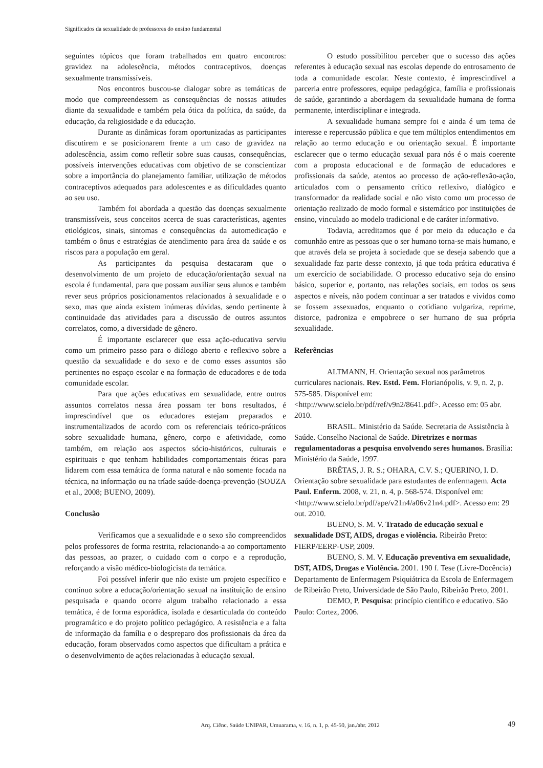Significados da sexualidade de professores do ensino fundamental
seguintes tópicos que foram trabalhados em quatro encontros: gravidez na adolescência, métodos contraceptivos, doenças sexualmente transmissíveis.
Nos encontros buscou-se dialogar sobre as temáticas de modo que compreendessem as consequências de nossas atitudes diante da sexualidade e também pela ótica da política, da saúde, da educação, da religiosidade e da educação.
Durante as dinâmicas foram oportunizadas as participantes discutirem e se posicionarem frente a um caso de gravidez na adolescência, assim como refletir sobre suas causas, consequências, possíveis intervenções educativas com objetivo de se conscientizar sobre a importância do planejamento familiar, utilização de métodos contraceptivos adequados para adolescentes e as dificuldades quanto ao seu uso.
Também foi abordada a questão das doenças sexualmente transmissíveis, seus conceitos acerca de suas características, agentes etiológicos, sinais, sintomas e consequências da automedicação e também o ônus e estratégias de atendimento para área da saúde e os riscos para a população em geral.
As participantes da pesquisa destacaram que o desenvolvimento de um projeto de educação/orientação sexual na escola é fundamental, para que possam auxiliar seus alunos e também rever seus próprios posicionamentos relacionados à sexualidade e o sexo, mas que ainda existem inúmeras dúvidas, sendo pertinente à continuidade das atividades para a discussão de outros assuntos correlatos, como, a diversidade de gênero.
É importante esclarecer que essa ação-educativa serviu como um primeiro passo para o diálogo aberto e reflexivo sobre a questão da sexualidade e do sexo e de como esses assuntos são pertinentes no espaço escolar e na formação de educadores e de toda comunidade escolar.
Para que ações educativas em sexualidade, entre outros assuntos correlatos nessa área possam ter bons resultados, é imprescindível que os educadores estejam preparados e instrumentalizados de acordo com os referenciais teórico-práticos sobre sexualidade humana, gênero, corpo e afetividade, como também, em relação aos aspectos sócio-históricos, culturais e espirituais e que tenham habilidades comportamentais éticas para lidarem com essa temática de forma natural e não somente focada na técnica, na informação ou na tríade saúde-doença-prevenção (SOUZA et al., 2008; BUENO, 2009).
Conclusão
Verificamos que a sexualidade e o sexo são compreendidos pelos professores de forma restrita, relacionando-a ao comportamento das pessoas, ao prazer, o cuidado com o corpo e a reprodução, reforçando a visão médico-biologicista da temática.
Foi possível inferir que não existe um projeto específico e contínuo sobre a educação/orientação sexual na instituição de ensino pesquisada e quando ocorre algum trabalho relacionado a essa temática, é de forma esporádica, isolada e desarticulada do conteúdo programático e do projeto político pedagógico. A resistência e a falta de informação da família e o despreparo dos profissionais da área da educação, foram observados como aspectos que dificultam a prática e o desenvolvimento de ações relacionadas à educação sexual.
O estudo possibilitou perceber que o sucesso das ações referentes à educação sexual nas escolas depende do entrosamento de toda a comunidade escolar. Neste contexto, é imprescindível a parceria entre professores, equipe pedagógica, família e profissionais de saúde, garantindo a abordagem da sexualidade humana de forma permanente, interdisciplinar e integrada.
A sexualidade humana sempre foi e ainda é um tema de interesse e repercussão pública e que tem múltiplos entendimentos em relação ao termo educação e ou orientação sexual. É importante esclarecer que o termo educação sexual para nós é o mais coerente com a proposta educacional e de formação de educadores e profissionais da saúde, atentos ao processo de ação-reflexão-ação, articulados com o pensamento crítico reflexivo, dialógico e transformador da realidade social e não visto como um processo de orientação realizado de modo formal e sistemático por instituições de ensino, vinculado ao modelo tradicional e de caráter informativo.
Todavia, acreditamos que é por meio da educação e da comunhão entre as pessoas que o ser humano torna-se mais humano, e que através dela se projeta à sociedade que se deseja sabendo que a sexualidade faz parte desse contexto, já que toda prática educativa é um exercício de sociabilidade. O processo educativo seja do ensino básico, superior e, portanto, nas relações sociais, em todos os seus aspectos e níveis, não podem continuar a ser tratados e vividos como se fossem assexuados, enquanto o cotidiano vulgariza, reprime, distorce, padroniza e empobrece o ser humano de sua própria sexualidade.
Referências
ALTMANN, H. Orientação sexual nos parâmetros curriculares nacionais. Rev. Estd. Fem. Florianópolis, v. 9, n. 2, p. 575-585. Disponível em:<http://www.scielo.br/pdf/ref/v9n2/8641.pdf>. Acesso em: 05 abr. 2010.
BRASIL. Ministério da Saúde. Secretaria de Assistência à Saúde. Conselho Nacional de Saúde. Diretrizes e normas regulamentadoras a pesquisa envolvendo seres humanos. Brasília: Ministério da Saúde, 1997.
BRÊTAS, J. R. S.; OHARA, C.V. S.; QUERINO, I. D. Orientação sobre sexualidade para estudantes de enfermagem. Acta Paul. Enferm. 2008, v. 21, n. 4, p. 568-574. Disponível em: <http://www.scielo.br/pdf/ape/v21n4/a06v21n4.pdf>. Acesso em: 29 out. 2010.
BUENO, S. M. V. Tratado de educação sexual e sexualidade DST, AIDS, drogas e violência. Ribeirão Preto: FIERP/EERP-USP, 2009.
BUENO, S. M. V. Educação preventiva em sexualidade, DST, AIDS, Drogas e Violência. 2001. 190 f. Tese (Livre-Docência) Departamento de Enfermagem Psiquiátrica da Escola de Enfermagem de Ribeirão Preto, Universidade de São Paulo, Ribeirão Preto, 2001.
DEMO, P. Pesquisa: princípio científico e educativo. São Paulo: Cortez, 2006.
Arq. Ciênc. Saúde UNIPAR, Umuarama, v. 16, n. 1, p. 45-50, jan./abr. 2012 49